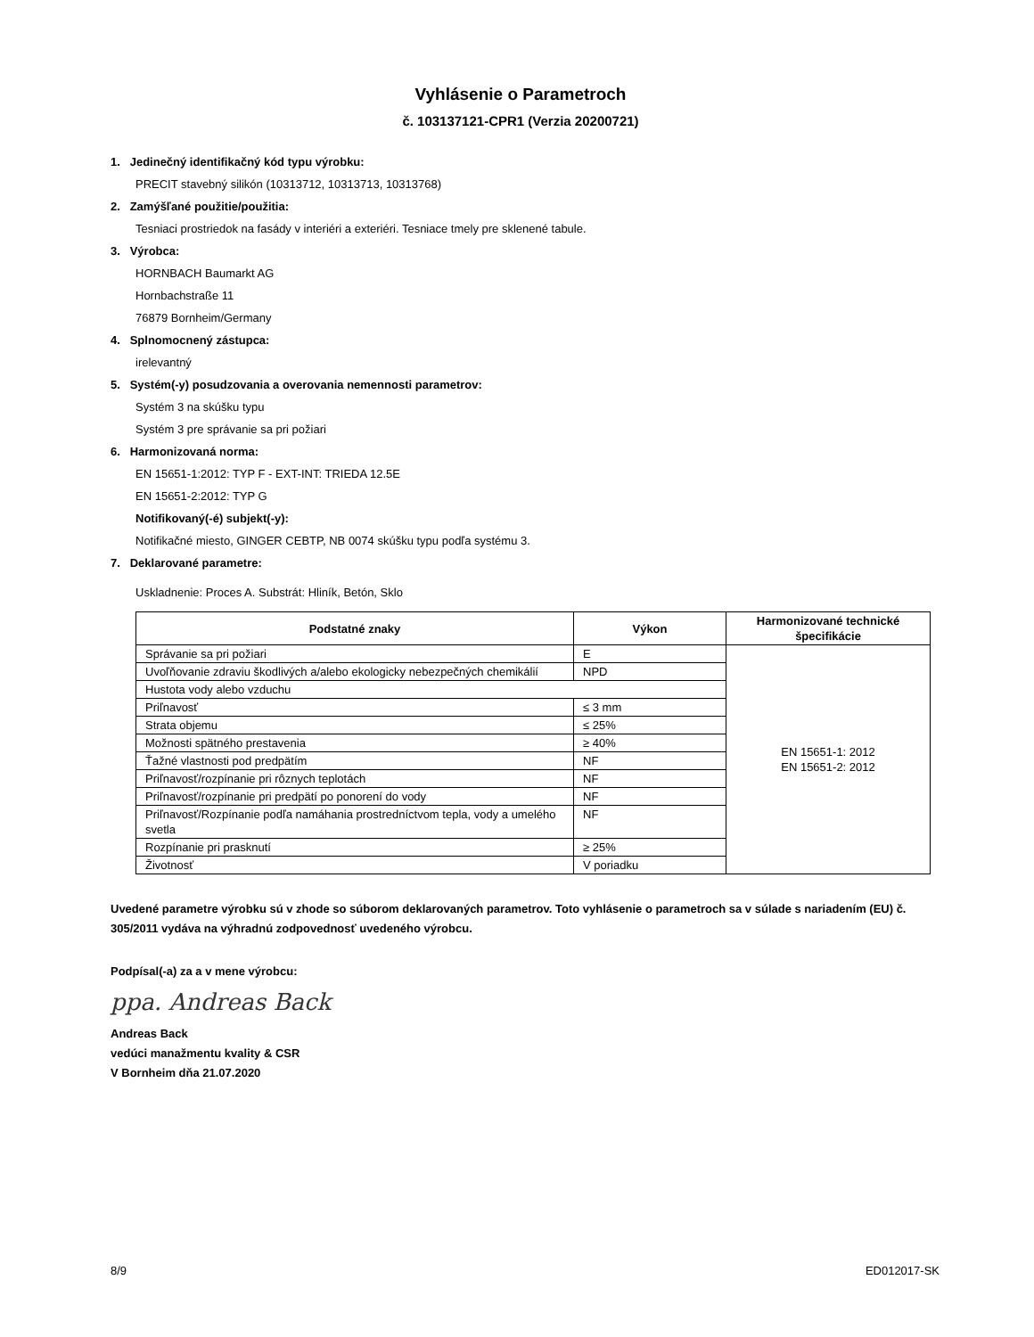Vyhlásenie o Parametroch
č. 103137121-CPR1 (Verzia 20200721)
1. Jedinečný identifikačný kód typu výrobku:
PRECIT stavebný silikón (10313712, 10313713, 10313768)
2. Zamýšľané použitie/použitia:
Tesniaci prostriedok na fasády v interiéri a exteriéri. Tesniace tmely pre sklenené tabule.
3. Výrobca:
HORNBACH Baumarkt AG
Hornbachstraße 11
76879 Bornheim/Germany
4. Splnomocnený zástupca:
irelevantný
5. Systém(-y) posudzovania a overovania nemennosti parametrov:
Systém 3 na skúšku typu
Systém 3 pre správanie sa pri požiari
6. Harmonizovaná norma:
EN 15651-1:2012: TYP F - EXT-INT: TRIEDA 12.5E
EN 15651-2:2012: TYP G
Notifikovaný(-é) subjekt(-y):
Notifikačné miesto, GINGER CEBTP, NB 0074 skúšku typu podľa systému 3.
7. Deklarované parametre:
Uskladnenie: Proces A. Substrát: Hliník, Betón, Sklo
| Podstatné znaky | Výkon | Harmonizované technické špecifikácie |
| --- | --- | --- |
| Správanie sa pri požiari | E | EN 15651-1: 2012 EN 15651-2: 2012 |
| Uvoľňovanie zdraviu škodlivých a/alebo ekologicky nebezpečných chemikálií | NPD | |
| Hustota vody alebo vzduchu | | |
| Priľnavosť | ≤ 3 mm | |
| Strata objemu | ≤ 25% | |
| Možnosti spätného prestavenia | ≥ 40% | |
| Ťažné vlastnosti pod predpätím | NF | |
| Priľnavosť/rozpínanie pri rôznych teplotách | NF | |
| Priľnavosť/rozpínanie pri predpätí po ponorení do vody | NF | |
| Priľnavosť/Rozpínanie podľa namáhania prostredníctvom tepla, vody a umelého svetla | NF | |
| Rozpínanie pri prasknutí | ≥ 25% | |
| Životnosť | V poriadku | |
Uvedené parametre výrobku sú v zhode so súborom deklarovaných parametrov. Toto vyhlásenie o parametroch sa v súlade s nariadením (EU) č. 305/2011 vydáva na výhradnú zodpovednosť uvedeného výrobcu.
Podpísal(-a) za a v mene výrobcu:
ppa. Andreas Back
Andreas Back
vedúci manažmentu kvality & CSR
V Bornheim dňa 21.07.2020
8/9 ED012017-SK